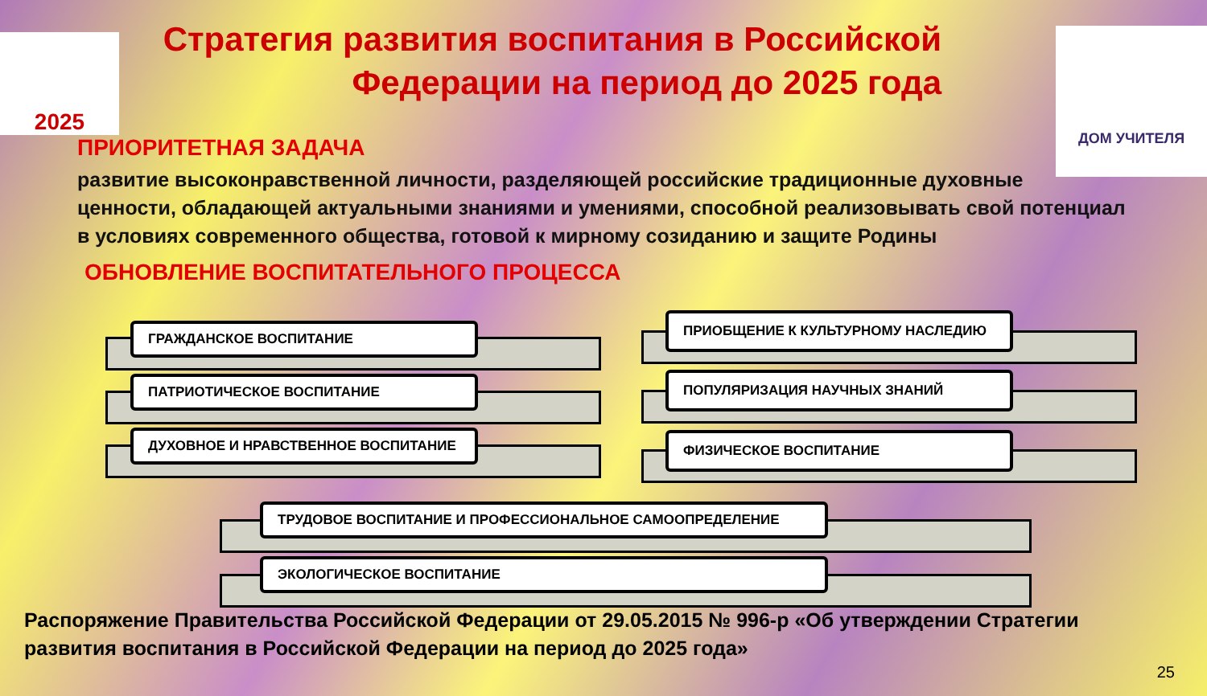2025 ДОМ УЧИТЕЛЯ
Стратегия развития воспитания в Российской Федерации на период до 2025 года
ПРИОРИТЕТНАЯ ЗАДАЧА
развитие высоконравственной личности, разделяющей российские традиционные духовные ценности, обладающей актуальными знаниями и умениями, способной реализовывать свой потенциал в условиях современного общества, готовой к мирному созиданию и защите Родины
ОБНОВЛЕНИЕ ВОСПИТАТЕЛЬНОГО ПРОЦЕССА
ГРАЖДАНСКОЕ ВОСПИТАНИЕ
ПРИОБЩЕНИЕ К КУЛЬТУРНОМУ НАСЛЕДИЮ
ПАТРИОТИЧЕСКОЕ ВОСПИТАНИЕ ПОПУЛЯРИЗАЦИЯ НАУЧНЫХ ЗНАНИЙ
ДУХОВНОЕ И НРАВСТВЕННОЕ ВОСПИТАНИЕ ФИЗИЧЕСКОЕ ВОСПИТАНИЕ
ТРУДОВОЕ ВОСПИТАНИЕ И ПРОФЕССИОНАЛЬНОЕ САМООПРЕДЕЛЕНИЕ
ЭКОЛОГИЧЕСКОЕ ВОСПИТАНИЕ
Распоряжение Правительства Российской Федерации от 29.05.2015 № 996-р «Об утверждении Стратегии развития воспитания в Российской Федерации на период до 2025 года»
25